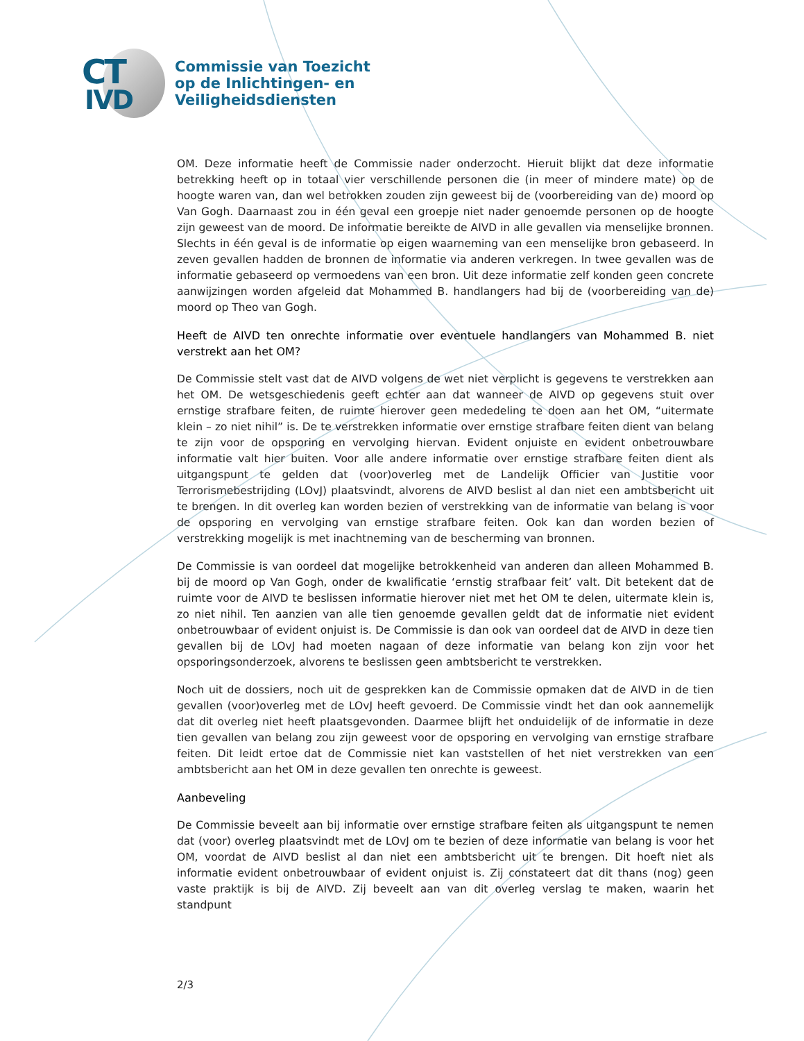CT
IVD
Commissie van Toezicht
op de Inlichtingen- en
Veiligheidsdiensten
OM. Deze informatie heeft de Commissie nader onderzocht. Hieruit blijkt dat deze informatie betrekking heeft op in totaal vier verschillende personen die (in meer of mindere mate) op de hoogte waren van, dan wel betrokken zouden zijn geweest bij de (voorbereiding van de) moord op Van Gogh. Daarnaast zou in één geval een groepje niet nader genoemde personen op de hoogte zijn geweest van de moord. De informatie bereikte de AIVD in alle gevallen via menselijke bronnen. Slechts in één geval is de informatie op eigen waarneming van een menselijke bron gebaseerd. In zeven gevallen hadden de bronnen de informatie via anderen verkregen. In twee gevallen was de informatie gebaseerd op vermoedens van een bron. Uit deze informatie zelf konden geen concrete aanwijzingen worden afgeleid dat Mohammed B. handlangers had bij de (voorbereiding van de) moord op Theo van Gogh.
Heeft de AIVD ten onrechte informatie over eventuele handlangers van Mohammed B. niet verstrekt aan het OM?
De Commissie stelt vast dat de AIVD volgens de wet niet verplicht is gegevens te verstrekken aan het OM. De wetsgeschiedenis geeft echter aan dat wanneer de AIVD op gegevens stuit over ernstige strafbare feiten, de ruimte hierover geen mededeling te doen aan het OM, “uitermate klein – zo niet nihil” is. De te verstrekken informatie over ernstige strafbare feiten dient van belang te zijn voor de opsporing en vervolging hiervan. Evident onjuiste en evident onbetrouwbare informatie valt hier buiten. Voor alle andere informatie over ernstige strafbare feiten dient als uitgangspunt te gelden dat (voor)overleg met de Landelijk Officier van Justitie voor Terrorismebestrijding (LOvJ) plaatsvindt, alvorens de AIVD beslist al dan niet een ambtsbericht uit te brengen. In dit overleg kan worden bezien of verstrekking van de informatie van belang is voor de opsporing en vervolging van ernstige strafbare feiten. Ook kan dan worden bezien of verstrekking mogelijk is met inachtneming van de bescherming van bronnen.
De Commissie is van oordeel dat mogelijke betrokkenheid van anderen dan alleen Mohammed B. bij de moord op Van Gogh, onder de kwalificatie ‘ernstig strafbaar feit’ valt. Dit betekent dat de ruimte voor de AIVD te beslissen informatie hierover niet met het OM te delen, uitermate klein is, zo niet nihil. Ten aanzien van alle tien genoemde gevallen geldt dat de informatie niet evident onbetrouwbaar of evident onjuist is. De Commissie is dan ook van oordeel dat de AIVD in deze tien gevallen bij de LOvJ had moeten nagaan of deze informatie van belang kon zijn voor het opsporingsonderzoek, alvorens te beslissen geen ambtsbericht te verstrekken.
Noch uit de dossiers, noch uit de gesprekken kan de Commissie opmaken dat de AIVD in de tien gevallen (voor)overleg met de LOvJ heeft gevoerd. De Commissie vindt het dan ook aannemelijk dat dit overleg niet heeft plaatsgevonden. Daarmee blijft het onduidelijk of de informatie in deze tien gevallen van belang zou zijn geweest voor de opsporing en vervolging van ernstige strafbare feiten. Dit leidt ertoe dat de Commissie niet kan vaststellen of het niet verstrekken van een ambtsbericht aan het OM in deze gevallen ten onrechte is geweest.
Aanbeveling
De Commissie beveelt aan bij informatie over ernstige strafbare feiten als uitgangspunt te nemen dat (voor) overleg plaatsvindt met de LOvJ om te bezien of deze informatie van belang is voor het OM, voordat de AIVD beslist al dan niet een ambtsbericht uit te brengen. Dit hoeft niet als informatie evident onbetrouwbaar of evident onjuist is. Zij constateert dat dit thans (nog) geen vaste praktijk is bij de AIVD. Zij beveelt aan van dit overleg verslag te maken, waarin het standpunt
2/3